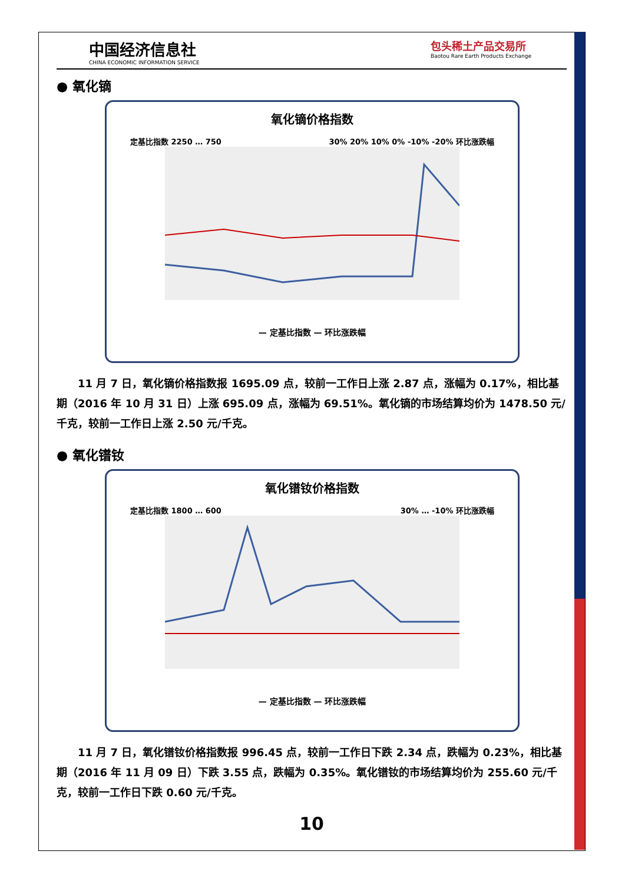中国经济信息社
CHINA ECONOMIC INFORMATION SERVICE
包头稀土产品交易所
Baotou Rare Earth Products Exchange
● 氧化镝
氧化镝价格指数
定基比指数 2250 … 750 30% 20% 10% 0% -10% -20% 环比涨跌幅
— 定基比指数 — 环比涨跌幅
11 月 7 日，氧化镝价格指数报 1695.09 点，较前一工作日上涨 2.87 点，涨幅为 0.17%，相比基期（2016 年 10 月 31 日）上涨 695.09 点，涨幅为 69.51%。氧化镝的市场结算均价为 1478.50 元/千克，较前一工作日上涨 2.50 元/千克。
● 氧化镨钕
氧化镨钕价格指数
定基比指数 1800 … 600 30% … -10% 环比涨跌幅
— 定基比指数 — 环比涨跌幅
11 月 7 日，氧化镨钕价格指数报 996.45 点，较前一工作日下跌 2.34 点，跌幅为 0.23%，相比基期（2016 年 11 月 09 日）下跌 3.55 点，跌幅为 0.35%。氧化镨钕的市场结算均价为 255.60 元/千克，较前一工作日下跌 0.60 元/千克。
10